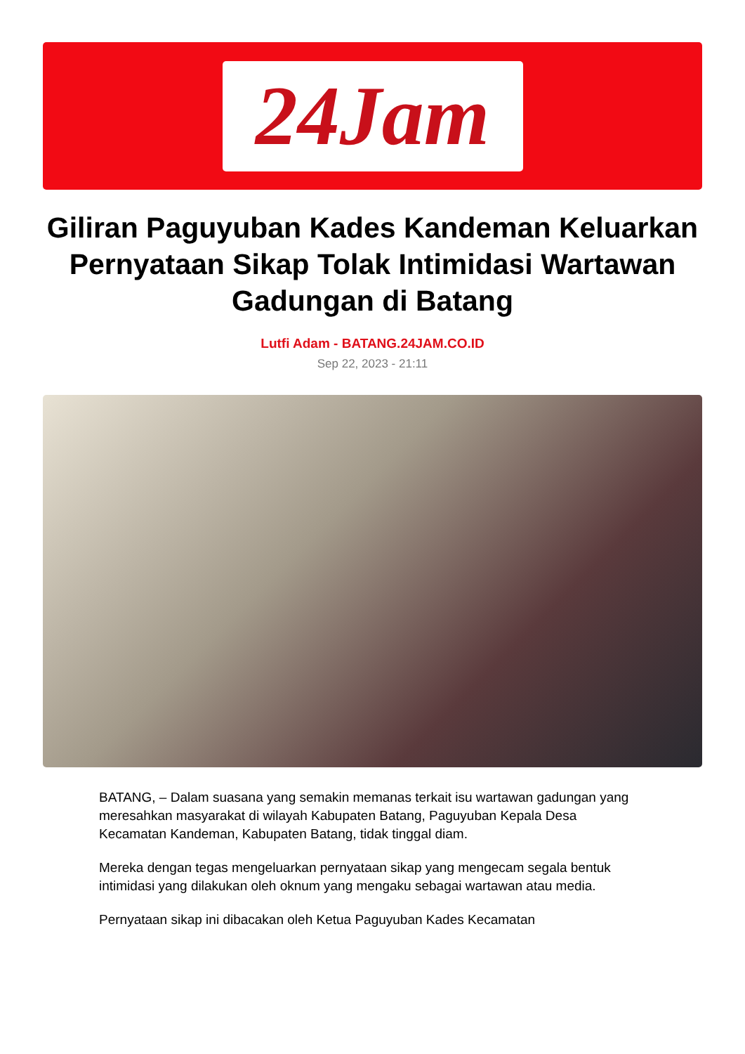24Jam
Giliran Paguyuban Kades Kandeman Keluarkan Pernyataan Sikap Tolak Intimidasi Wartawan Gadungan di Batang
Lutfi Adam - BATANG.24JAM.CO.ID
Sep 22, 2023 - 21:11
BATANG, – Dalam suasana yang semakin memanas terkait isu wartawan gadungan yang meresahkan masyarakat di wilayah Kabupaten Batang, Paguyuban Kepala Desa Kecamatan Kandeman, Kabupaten Batang, tidak tinggal diam.
Mereka dengan tegas mengeluarkan pernyataan sikap yang mengecam segala bentuk intimidasi yang dilakukan oleh oknum yang mengaku sebagai wartawan atau media.
Pernyataan sikap ini dibacakan oleh Ketua Paguyuban Kades Kecamatan